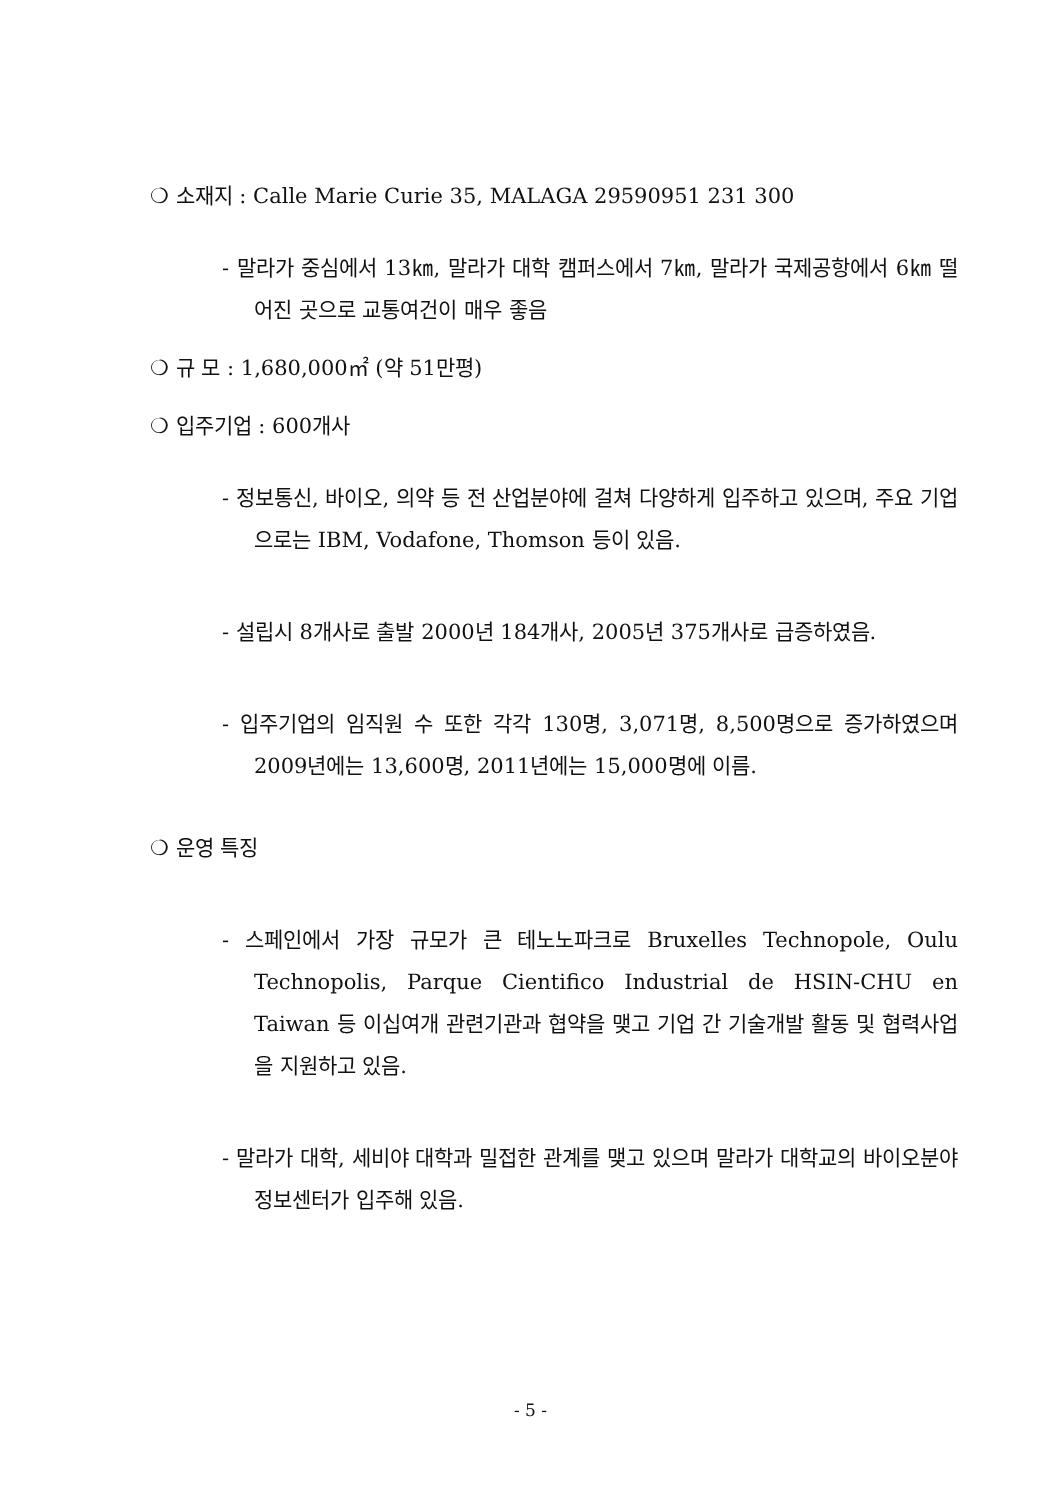❍ 소재지 : Calle Marie Curie 35, MALAGA 29590951 231 300
- 말라가 중심에서 13㎞, 말라가 대학 캠퍼스에서 7㎞, 말라가 국제공항에서 6㎞ 떨어진 곳으로 교통여건이 매우 좋음
❍ 규 모 : 1,680,000㎡ (약 51만평)
❍ 입주기업 : 600개사
- 정보통신, 바이오, 의약 등 전 산업분야에 걸쳐 다양하게 입주하고 있으며, 주요 기업으로는 IBM, Vodafone, Thomson 등이 있음.
- 설립시 8개사로 출발 2000년 184개사, 2005년 375개사로 급증하였음.
- 입주기업의 임직원 수 또한 각각 130명, 3,071명, 8,500명으로 증가하였으며 2009년에는 13,600명, 2011년에는 15,000명에 이름.
❍ 운영 특징
- 스페인에서 가장 규모가 큰 테노노파크로 Bruxelles Technopole, Oulu Technopolis, Parque Cientifico Industrial de HSIN-CHU en Taiwan 등 이십여개 관련기관과 협약을 맺고 기업 간 기술개발 활동 및 협력사업을 지원하고 있음.
- 말라가 대학, 세비야 대학과 밀접한 관계를 맺고 있으며 말라가 대학교의 바이오분야 정보센터가 입주해 있음.
- 5 -